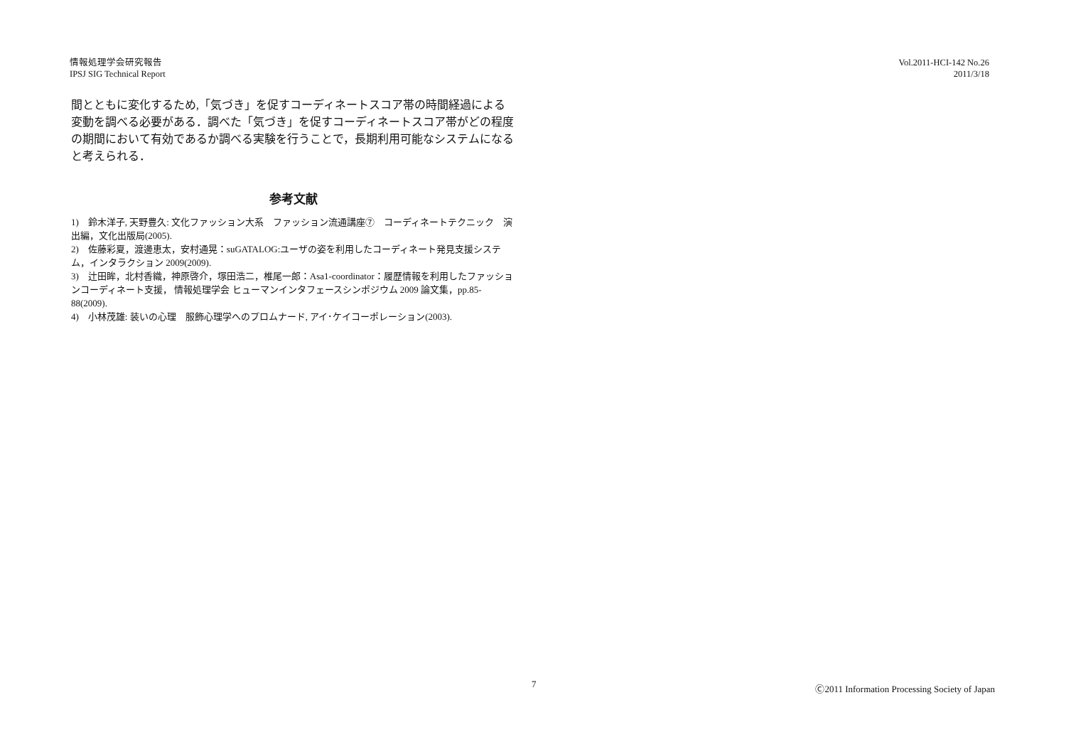情報処理学会研究報告
IPSJ SIG Technical Report
Vol.2011-HCI-142 No.26
2011/3/18
間とともに変化するため,「気づき」を促すコーディネートスコア帯の時間経過による変動を調べる必要がある．調べた「気づき」を促すコーディネートスコア帯がどの程度の期間において有効であるか調べる実験を行うことで，長期利用可能なシステムになると考えられる．
参考文献
1)　鈴木洋子, 天野豊久: 文化ファッション大系　ファッション流通講座⑦　コーディネートテクニック　演出編，文化出版局(2005).
2)　佐藤彩夏，渡邊恵太，安村通晃：suGATALOG:ユーザの姿を利用したコーディネート発見支援システム，インタラクション 2009(2009).
3)　辻田眸，北村香織，神原啓介，塚田浩二，椎尾一郎：Asa1-coordinator：履歴情報を利用したファッションコーディネート支援， 情報処理学会 ヒューマンインタフェースシンポジウム 2009 論文集，pp.85-88(2009).
4)　小林茂雄: 装いの心理　服飾心理学へのプロムナード, アイ･ケイコーポレーション(2003).
7 Ⓒ2011 Information Processing Society of Japan